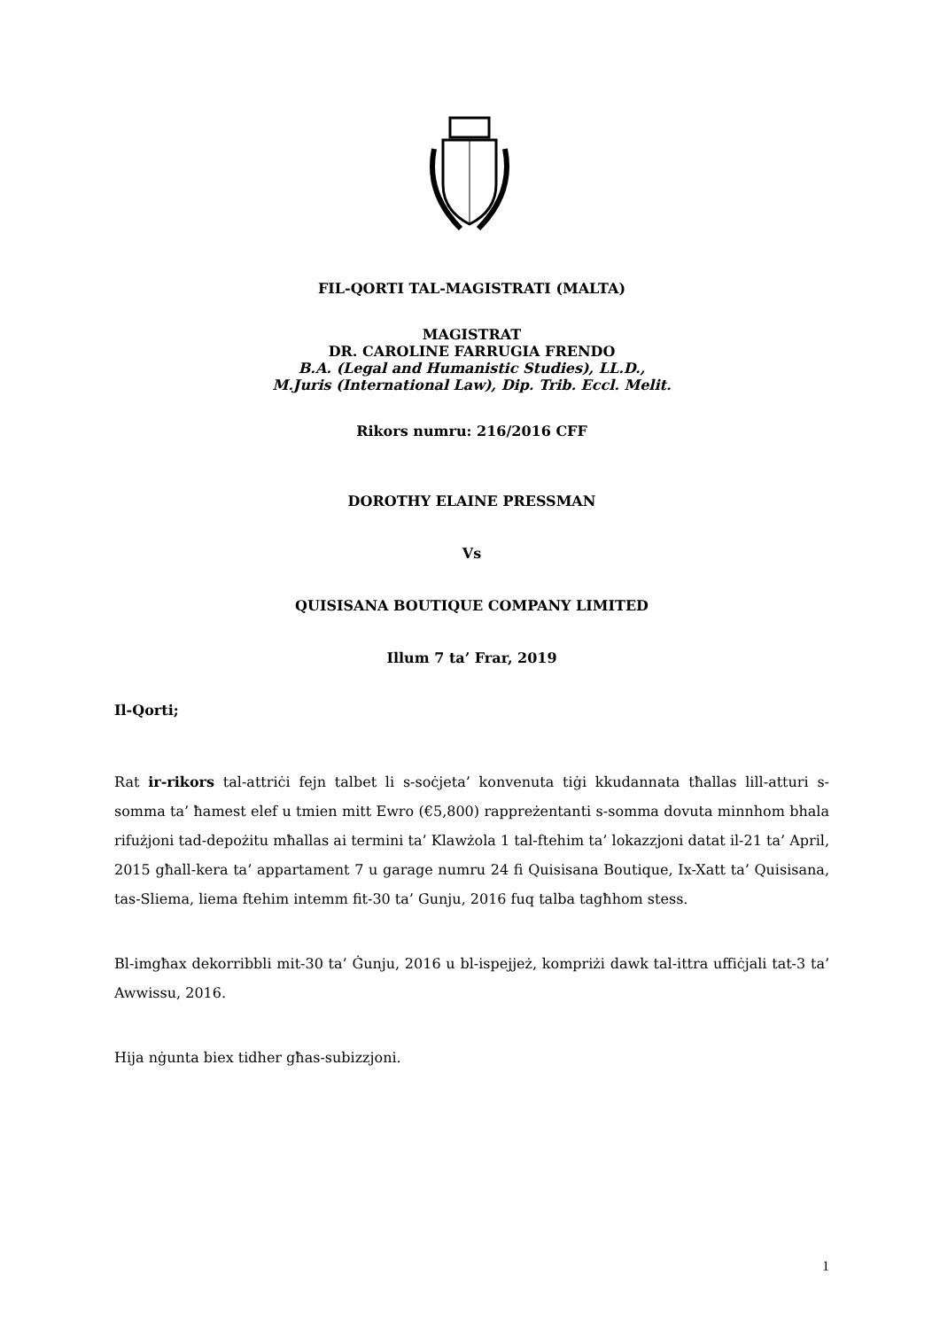FIL-QORTI TAL-MAGISTRATI (MALTA)
MAGISTRAT
DR. CAROLINE FARRUGIA FRENDO
B.A. (Legal and Humanistic Studies), LL.D.,
M.Juris (International Law), Dip. Trib. Eccl. Melit.
Rikors numru: 216/2016 CFF
DOROTHY ELAINE PRESSMAN
Vs
QUISISANA BOUTIQUE COMPANY LIMITED
Illum 7 ta’ Frar, 2019
Il-Qorti;
Rat ir-rikors tal-attriċi fejn talbet li s-soċjeta’ konvenuta tiġi kkudannata tħallas lill-atturi s-somma ta’ ħamest elef u tmien mitt Ewro (€5,800) rappreżentanti s-somma dovuta minnhom bhala rifużjoni tad-depożitu mħallas ai termini ta’ Klawżola 1 tal-ftehim ta’ lokazzjoni datat il-21 ta’ April, 2015 għall-kera ta’ appartament 7 u garage numru 24 fi Quisisana Boutique, Ix-Xatt ta’ Quisisana, tas-Sliema, liema ftehim intemm fit-30 ta’ Gunju, 2016 fuq talba tagħhom stess.
Bl-imgħax dekorribbli mit-30 ta’ Ġunju, 2016 u bl-ispejjeż, kompriżi dawk tal-ittra uffiċjali tat-3 ta’ Awwissu, 2016.
Hija nġunta biex tidher għas-subizzjoni.
1